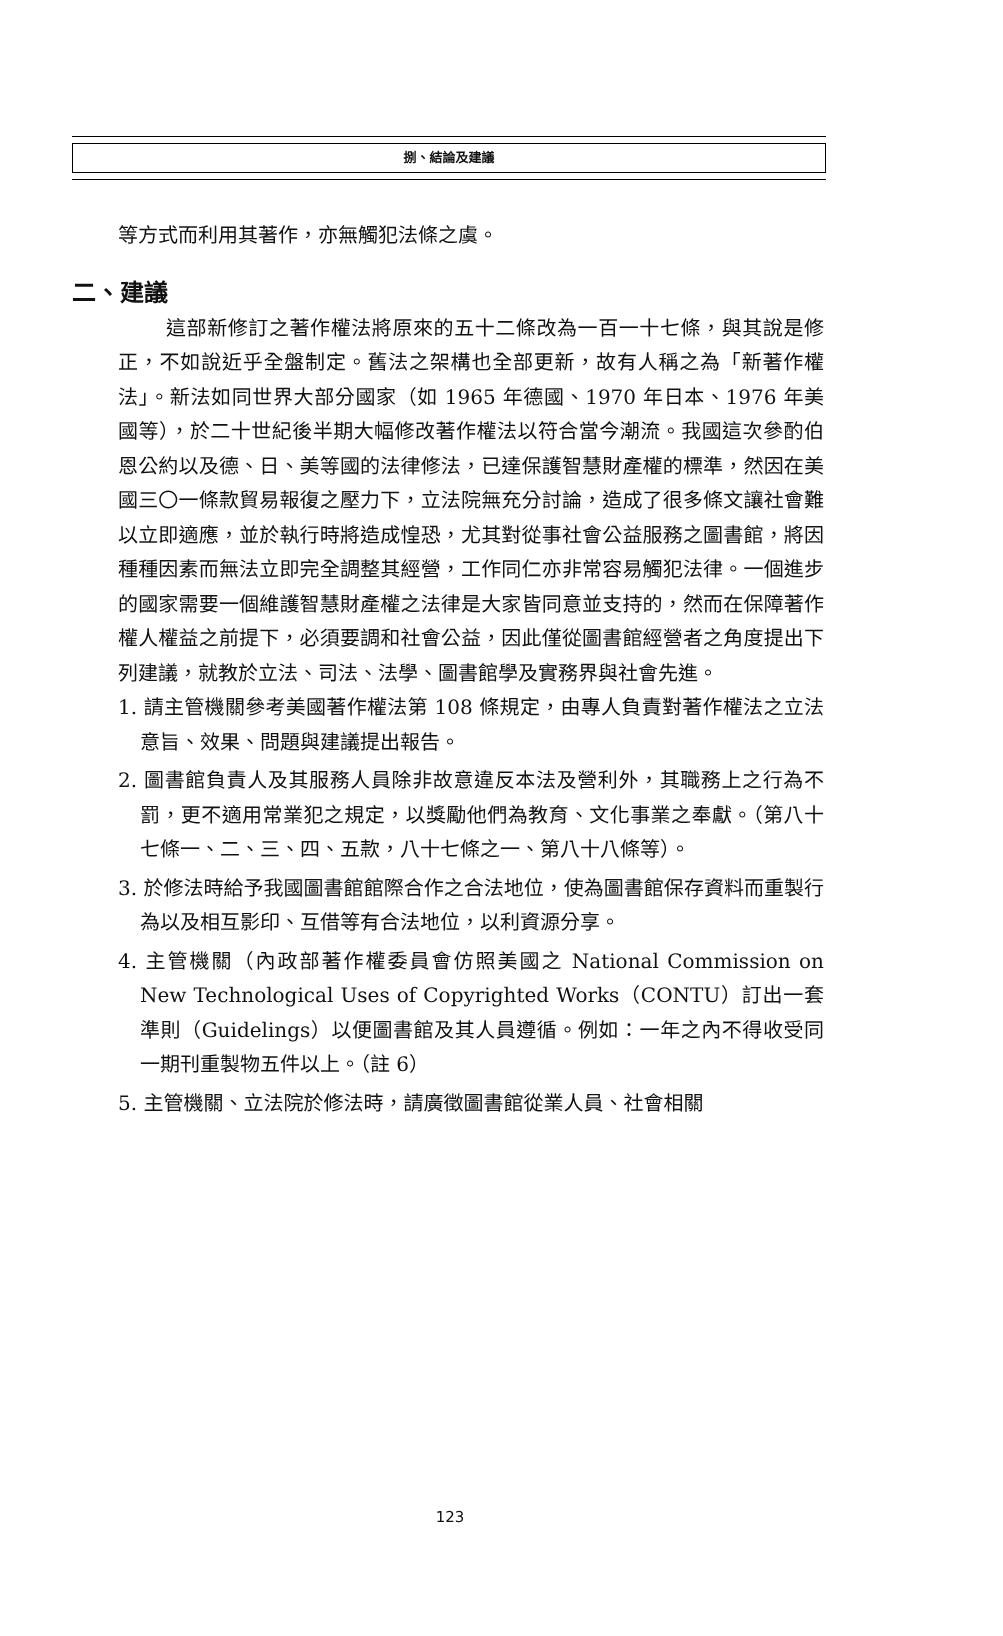捌、結論及建議
等方式而利用其著作，亦無觸犯法條之虞。
二、建議
這部新修訂之著作權法將原來的五十二條改為一百一十七條，與其說是修正，不如說近乎全盤制定。舊法之架構也全部更新，故有人稱之為「新著作權法」。新法如同世界大部分國家（如 1965 年德國、1970 年日本、1976 年美國等），於二十世紀後半期大幅修改著作權法以符合當今潮流。我國這次參酌伯恩公約以及德、日、美等國的法律修法，已達保護智慧財產權的標準，然因在美國三〇一條款貿易報復之壓力下，立法院無充分討論，造成了很多條文讓社會難以立即適應，並於執行時將造成惶恐，尤其對從事社會公益服務之圖書館，將因種種因素而無法立即完全調整其經營，工作同仁亦非常容易觸犯法律。一個進步的國家需要一個維護智慧財產權之法律是大家皆同意並支持的，然而在保障著作權人權益之前提下，必須要調和社會公益，因此僅從圖書館經營者之角度提出下列建議，就教於立法、司法、法學、圖書館學及實務界與社會先進。
1. 請主管機關參考美國著作權法第 108 條規定，由專人負責對著作權法之立法意旨、效果、問題與建議提出報告。
2. 圖書館負責人及其服務人員除非故意違反本法及營利外，其職務上之行為不罰，更不適用常業犯之規定，以獎勵他們為教育、文化事業之奉獻。（第八十七條一、二、三、四、五款，八十七條之一、第八十八條等）。
3. 於修法時給予我國圖書館館際合作之合法地位，使為圖書館保存資料而重製行為以及相互影印、互借等有合法地位，以利資源分享。
4. 主管機關（內政部著作權委員會仿照美國之 National Commission on New Technological Uses of Copyrighted Works（CONTU）訂出一套準則（Guidelings）以便圖書館及其人員遵循。例如：一年之內不得收受同一期刊重製物五件以上。（註 6）
5. 主管機關、立法院於修法時，請廣徵圖書館從業人員、社會相關
123